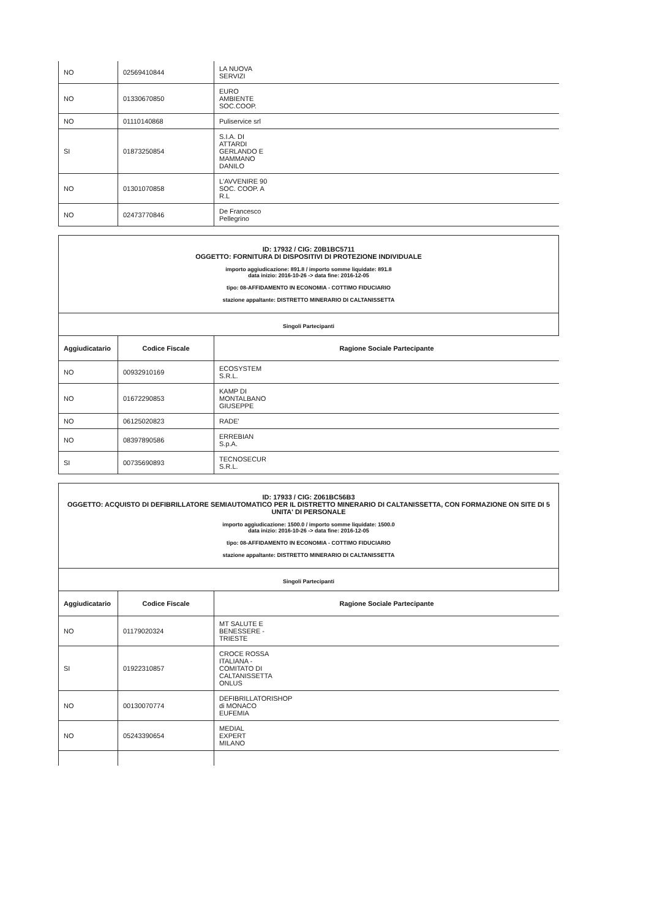| NO | 02569410844 | LA NUOVA SERVIZI |
| NO | 01330670850 | EURO AMBIENTE SOC.COOP. |
| NO | 01110140868 | Puliservice srl |
| SI | 01873250854 | S.I.A. DI ATTARDI GERLANDO E MAMMANO DANILO |
| NO | 01301070858 | L'AVVENIRE 90 SOC. COOP. A R.L |
| NO | 02473770846 | De Francesco Pellegrino |
ID: 17932 / CIG: Z0B1BC5711
OGGETTO: FORNITURA DI DISPOSITIVI DI PROTEZIONE INDIVIDUALE
importo aggiudicazione: 891.8 / importo somme liquidate: 891.8
data inizio: 2016-10-26 -> data fine: 2016-12-05
tipo: 08-AFFIDAMENTO IN ECONOMIA - COTTIMO FIDUCIARIO
stazione appaltante: DISTRETTO MINERARIO DI CALTANISSETTA
Singoli Partecipanti
| Aggiudicatario | Codice Fiscale | Ragione Sociale Partecipante |
| --- | --- | --- |
| NO | 00932910169 | ECOSYSTEM S.R.L. |
| NO | 01672290853 | KAMP DI MONTALBANO GIUSEPPE |
| NO | 06125020823 | RADE' |
| NO | 08397890586 | ERREBIAN S.p.A. |
| SI | 00735690893 | TECNOSECUR S.R.L. |
ID: 17933 / CIG: Z061BC56B3
OGGETTO: ACQUISTO DI DEFIBRILLATORE SEMIAUTOMATICO PER IL DISTRETTO MINERARIO DI CALTANISSETTA, CON FORMAZIONE ON SITE DI 5 UNITA' DI PERSONALE
importo aggiudicazione: 1500.0 / importo somme liquidate: 1500.0
data inizio: 2016-10-26 -> data fine: 2016-12-05
tipo: 08-AFFIDAMENTO IN ECONOMIA - COTTIMO FIDUCIARIO
stazione appaltante: DISTRETTO MINERARIO DI CALTANISSETTA
Singoli Partecipanti
| Aggiudicatario | Codice Fiscale | Ragione Sociale Partecipante |
| --- | --- | --- |
| NO | 01179020324 | MT SALUTE E BENESSERE - TRIESTE |
| SI | 01922310857 | CROCE ROSSA ITALIANA - COMITATO DI CALTANISSETTA ONLUS |
| NO | 00130070774 | DEFIBRILLATORISHOP di MONACO EUFEMIA |
| NO | 05243390654 | MEDIAL EXPERT MILANO |